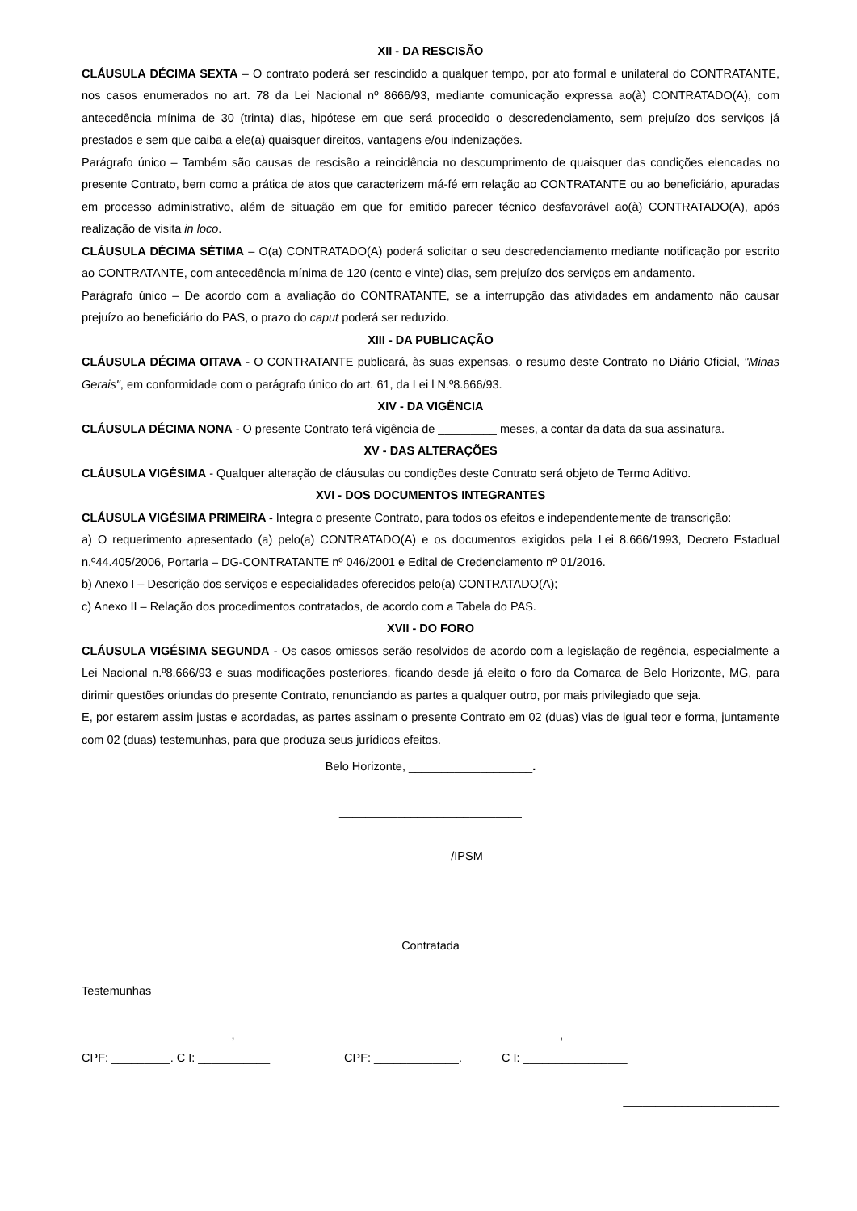XII - DA RESCISÃO
CLÁUSULA DÉCIMA SEXTA – O contrato poderá ser rescindido a qualquer tempo, por ato formal e unilateral do CONTRATANTE, nos casos enumerados no art. 78 da Lei Nacional nº 8666/93, mediante comunicação expressa ao(à) CONTRATADO(A), com antecedência mínima de 30 (trinta) dias, hipótese em que será procedido o descredenciamento, sem prejuízo dos serviços já prestados e sem que caiba a ele(a) quaisquer direitos, vantagens e/ou indenizações.
Parágrafo único – Também são causas de rescisão a reincidência no descumprimento de quaisquer das condições elencadas no presente Contrato, bem como a prática de atos que caracterizem má-fé em relação ao CONTRATANTE ou ao beneficiário, apuradas em processo administrativo, além de situação em que for emitido parecer técnico desfavorável ao(à) CONTRATADO(A), após realização de visita in loco.
CLÁUSULA DÉCIMA SÉTIMA – O(a) CONTRATADO(A) poderá solicitar o seu descredenciamento mediante notificação por escrito ao CONTRATANTE, com antecedência mínima de 120 (cento e vinte) dias, sem prejuízo dos serviços em andamento.
Parágrafo único – De acordo com a avaliação do CONTRATANTE, se a interrupção das atividades em andamento não causar prejuízo ao beneficiário do PAS, o prazo do caput poderá ser reduzido.
XIII - DA PUBLICAÇÃO
CLÁUSULA DÉCIMA OITAVA - O CONTRATANTE publicará, às suas expensas, o resumo deste Contrato no Diário Oficial, "Minas Gerais", em conformidade com o parágrafo único do art. 61, da Lei l N.º8.666/93.
XIV - DA VIGÊNCIA
CLÁUSULA DÉCIMA NONA - O presente Contrato terá vigência de _________ meses, a contar da data da sua assinatura.
XV - DAS ALTERAÇÕES
CLÁUSULA VIGÉSIMA - Qualquer alteração de cláusulas ou condições deste Contrato será objeto de Termo Aditivo.
XVI - DOS DOCUMENTOS INTEGRANTES
CLÁUSULA VIGÉSIMA PRIMEIRA - Integra o presente Contrato, para todos os efeitos e independentemente de transcrição:
a) O requerimento apresentado (a) pelo(a) CONTRATADO(A) e os documentos exigidos pela Lei 8.666/1993, Decreto Estadual n.º44.405/2006, Portaria – DG-CONTRATANTE nº 046/2001 e Edital de Credenciamento nº 01/2016.
b) Anexo I – Descrição dos serviços e especialidades oferecidos pelo(a) CONTRATADO(A);
c) Anexo II – Relação dos procedimentos contratados, de acordo com a Tabela do PAS.
XVII - DO FORO
CLÁUSULA VIGÉSIMA SEGUNDA - Os casos omissos serão resolvidos de acordo com a legislação de regência, especialmente a Lei Nacional n.º8.666/93 e suas modificações posteriores, ficando desde já eleito o foro da Comarca de Belo Horizonte, MG, para dirimir questões oriundas do presente Contrato, renunciando as partes a qualquer outro, por mais privilegiado que seja.
E, por estarem assim justas e acordadas, as partes assinam o presente Contrato em 02 (duas) vias de igual teor e forma, juntamente com 02 (duas) testemunhas, para que produza seus jurídicos efeitos.
Belo Horizonte, ___________________.
____________________________
/IPSM
________________________
Contratada
Testemunhas
_______________________, _______________ _________________, __________
CPF: _________. C I: ___________ CPF: _____________. C I: ________________
________________________